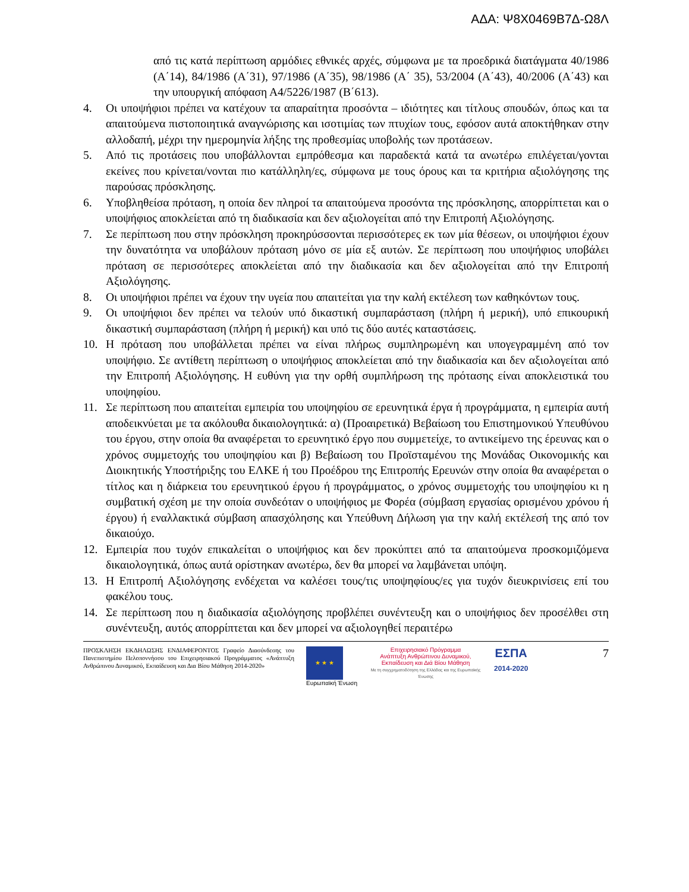ΑΔΑ: Ψ8Χ0469Β7Δ-Ω8Λ
από τις κατά περίπτωση αρμόδιες εθνικές αρχές, σύμφωνα με τα προεδρικά διατάγματα 40/1986 (Α΄14), 84/1986 (Α΄31), 97/1986 (Α΄35), 98/1986 (Α΄ 35), 53/2004 (Α΄43), 40/2006 (Α΄43) και την υπουργική απόφαση Α4/5226/1987 (Β΄613).
4. Οι υποψήφιοι πρέπει να κατέχουν τα απαραίτητα προσόντα – ιδιότητες και τίτλους σπουδών, όπως και τα απαιτούμενα πιστοποιητικά αναγνώρισης και ισοτιμίας των πτυχίων τους, εφόσον αυτά αποκτήθηκαν στην αλλοδαπή, μέχρι την ημερομηνία λήξης της προθεσμίας υποβολής των προτάσεων.
5. Από τις προτάσεις που υποβάλλονται εμπρόθεσμα και παραδεκτά κατά τα ανωτέρω επιλέγεται/γονται εκείνες που κρίνεται/νονται πιο κατάλληλη/ες, σύμφωνα με τους όρους και τα κριτήρια αξιολόγησης της παρούσας πρόσκλησης.
6. Υποβληθείσα πρόταση, η οποία δεν πληροί τα απαιτούμενα προσόντα της πρόσκλησης, απορρίπτεται και ο υποψήφιος αποκλείεται από τη διαδικασία και δεν αξιολογείται από την Επιτροπή Αξιολόγησης.
7. Σε περίπτωση που στην πρόσκληση προκηρύσσονται περισσότερες εκ των μία θέσεων, οι υποψήφιοι έχουν την δυνατότητα να υποβάλουν πρόταση μόνο σε μία εξ αυτών. Σε περίπτωση που υποψήφιος υποβάλει πρόταση σε περισσότερες αποκλείεται από την διαδικασία και δεν αξιολογείται από την Επιτροπή Αξιολόγησης.
8. Οι υποψήφιοι πρέπει να έχουν την υγεία που απαιτείται για την καλή εκτέλεση των καθηκόντων τους.
9. Οι υποψήφιοι δεν πρέπει να τελούν υπό δικαστική συμπαράσταση (πλήρη ή μερική), υπό επικουρική δικαστική συμπαράσταση (πλήρη ή μερική) και υπό τις δύο αυτές καταστάσεις.
10. Η πρόταση που υποβάλλεται πρέπει να είναι πλήρως συμπληρωμένη και υπογεγραμμένη από τον υποψήφιο. Σε αντίθετη περίπτωση ο υποψήφιος αποκλείεται από την διαδικασία και δεν αξιολογείται από την Επιτροπή Αξιολόγησης. Η ευθύνη για την ορθή συμπλήρωση της πρότασης είναι αποκλειστικά του υποψηφίου.
11. Σε περίπτωση που απαιτείται εμπειρία του υποψηφίου σε ερευνητικά έργα ή προγράμματα, η εμπειρία αυτή αποδεικνύεται με τα ακόλουθα δικαιολογητικά: α) (Προαιρετικά) Βεβαίωση του Επιστημονικού Υπευθύνου του έργου, στην οποία θα αναφέρεται το ερευνητικό έργο που συμμετείχε, το αντικείμενο της έρευνας και ο χρόνος συμμετοχής του υποψηφίου και β) Βεβαίωση του Προϊσταμένου της Μονάδας Οικονομικής και Διοικητικής Υποστήριξης του ΕΛΚΕ ή του Προέδρου της Επιτροπής Ερευνών στην οποία θα αναφέρεται ο τίτλος και η διάρκεια του ερευνητικού έργου ή προγράμματος, ο χρόνος συμμετοχής του υποψηφίου κι η συμβατική σχέση με την οποία συνδεόταν ο υποψήφιος με Φορέα (σύμβαση εργασίας ορισμένου χρόνου ή έργου) ή εναλλακτικά σύμβαση απασχόλησης και Υπεύθυνη Δήλωση για την καλή εκτέλεσή της από τον δικαιούχο.
12. Εμπειρία που τυχόν επικαλείται ο υποψήφιος και δεν προκύπτει από τα απαιτούμενα προσκομιζόμενα δικαιολογητικά, όπως αυτά ορίστηκαν ανωτέρω, δεν θα μπορεί να λαμβάνεται υπόψη.
13. Η Επιτροπή Αξιολόγησης ενδέχεται να καλέσει τους/τις υποψηφίους/ες για τυχόν διευκρινίσεις επί του φακέλου τους.
14. Σε περίπτωση που η διαδικασία αξιολόγησης προβλέπει συνέντευξη και ο υποψήφιος δεν προσέλθει στη συνέντευξη, αυτός απορρίπτεται και δεν μπορεί να αξιολογηθεί περαιτέρω
ΠΡΟΣΚΛΗΣΗ ΕΚΔΗΛΩΣΗΣ ΕΝΔΙΑΦΕΡΟΝΤΟΣ Γραφείο Διασύνδεσης του Πανεπιστημίου Πελοποννήσου του Επιχειρησιακού Προγράμματος «Ανάπτυξη Ανθρώπινου Δυναμικού, Εκπαίδευση και Δια Βίου Μάθηση 2014-2020»
★ ★ ★
Ευρωπαϊκή Ένωση
Επιχειρησιακό Πρόγραμμα
Ανάπτυξη Ανθρώπινου Δυναμικού,
Εκπαίδευση και Διά Βίου Μάθηση
Με τη συγχρηματοδότηση της Ελλάδας και της Ευρωπαϊκής Ένωσης
ΕΣΠΑ
2014-2020
7